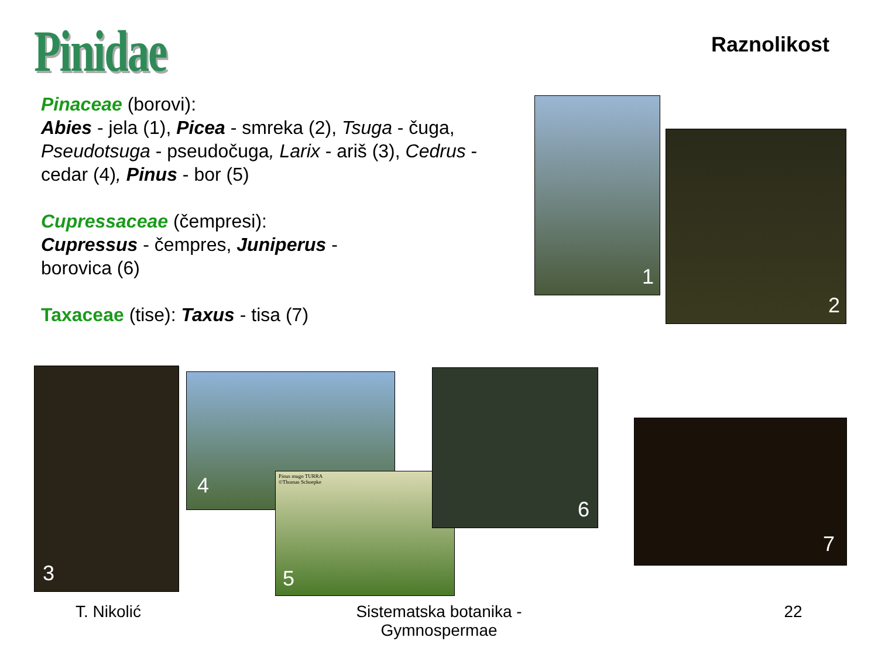Pinidae Raznolikost
Pinaceae (borovi):
Abies - jela (1), Picea - smreka (2), Tsuga - čuga, Pseudotsuga - pseudočuga, Larix - ariš (3), Cedrus - cedar (4), Pinus - bor (5)
Cupressaceae (čempresi):
Cupressus - čempres, Juniperus -
borovica (6)
Taxaceae (tise): Taxus - tisa (7)
1
2
3 4
5
Pinus mugo TURRA
©Thomas Schoepke
6
7
T. Nikolić
Sistematska botanika -
Gymnospermae
22